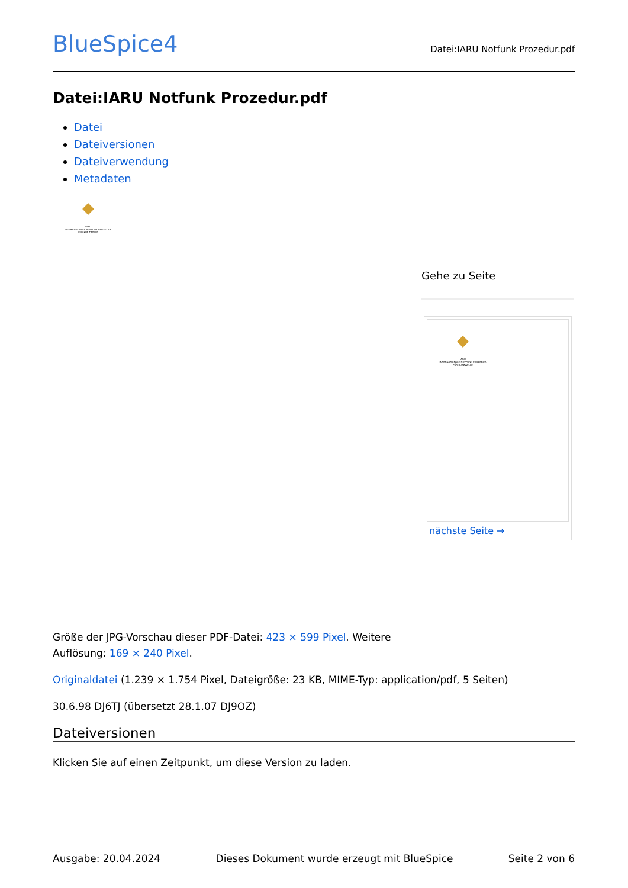BlueSpice4
Datei:IARU Notfunk Prozedur.pdf
Datei:IARU Notfunk Prozedur.pdf
Datei
Dateiversionen
Dateiverwendung
Metadaten
IARU
INTERNATIONALE NOTFUNK PROZEDUR
FÜR KURZWELLE
Gehe zu Seite
IARU
INTERNATIONALE NOTFUNK PROZEDUR
FÜR KURZWELLE
nächste Seite →
Größe der JPG-Vorschau dieser PDF-Datei: 423 × 599 Pixel. Weitere
Auflösung: 169 × 240 Pixel.
Originaldatei (1.239 × 1.754 Pixel, Dateigröße: 23 KB, MIME-Typ: application/pdf, 5 Seiten)
30.6.98 DJ6TJ (übersetzt 28.1.07 DJ9OZ)
Dateiversionen
Klicken Sie auf einen Zeitpunkt, um diese Version zu laden.
Ausgabe: 20.04.2024 Dieses Dokument wurde erzeugt mit BlueSpice Seite 2 von 6